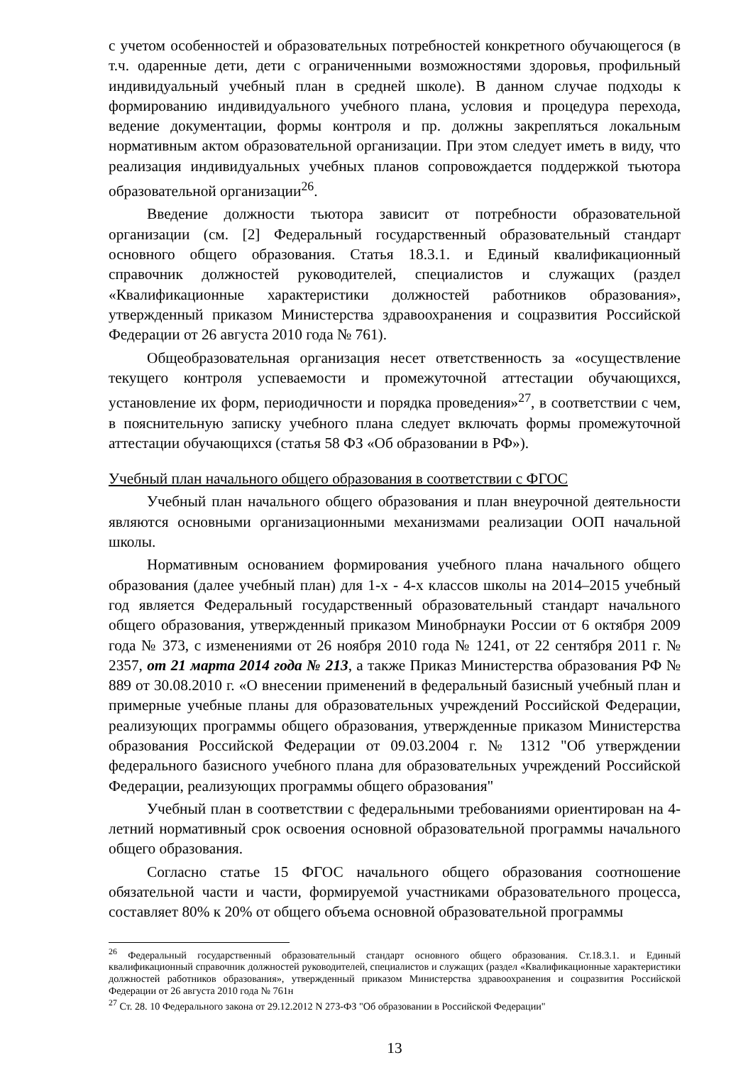с учетом особенностей и образовательных потребностей конкретного обучающегося (в т.ч. одаренные дети, дети с ограниченными возможностями здоровья, профильный индивидуальный учебный план в средней школе). В данном случае подходы к формированию индивидуального учебного плана, условия и процедура перехода, ведение документации, формы контроля и пр. должны закрепляться локальным нормативным актом образовательной организации. При этом следует иметь в виду, что реализация индивидуальных учебных планов сопровождается поддержкой тьютора образовательной организации<sup>26</sup>.
Введение должности тьютора зависит от потребности образовательной организации (см. [2] Федеральный государственный образовательный стандарт основного общего образования. Статья 18.3.1. и Единый квалификационный справочник должностей руководителей, специалистов и служащих (раздел «Квалификационные характеристики должностей работников образования», утвержденный приказом Министерства здравоохранения и соцразвития Российской Федерации от 26 августа 2010 года № 761).
Общеобразовательная организация несет ответственность за «осуществление текущего контроля успеваемости и промежуточной аттестации обучающихся, установление их форм, периодичности и порядка проведения»<sup>27</sup>, в соответствии с чем, в пояснительную записку учебного плана следует включать формы промежуточной аттестации обучающихся (статья 58 ФЗ «Об образовании в РФ»).
Учебный план начального общего образования в соответствии с ФГОС
Учебный план начального общего образования и план внеурочной деятельности являются основными организационными механизмами реализации ООП начальной школы.
Нормативным основанием формирования учебного плана начального общего образования (далее учебный план) для 1-х - 4-х классов школы на 2014–2015 учебный год является Федеральный государственный образовательный стандарт начального общего образования, утвержденный приказом Минобрнауки России от 6 октября 2009 года № 373, с изменениями от 26 ноября 2010 года № 1241, от 22 сентября 2011 г. № 2357, от 21 марта 2014 года № 213, а также Приказ Министерства образования РФ № 889 от 30.08.2010 г. «О внесении применений в федеральный базисный учебный план и примерные учебные планы для образовательных учреждений Российской Федерации, реализующих программы общего образования, утвержденные приказом Министерства образования Российской Федерации от 09.03.2004 г. № 1312 "Об утверждении федерального базисного учебного плана для образовательных учреждений Российской Федерации, реализующих программы общего образования"
Учебный план в соответствии с федеральными требованиями ориентирован на 4-летний нормативный срок освоения основной образовательной программы начального общего образования.
Согласно статье 15 ФГОС начального общего образования соотношение обязательной части и части, формируемой участниками образовательного процесса, составляет 80% к 20% от общего объема основной образовательной программы
<sup>26</sup> Федеральный государственный образовательный стандарт основного общего образования. Ст.18.3.1. и Единый квалификационный справочник должностей руководителей, специалистов и служащих (раздел «Квалификационные характеристики должностей работников образования», утвержденный приказом Министерства здравоохранения и соцразвития Российской Федерации от 26 августа 2010 года № 761н
<sup>27</sup> Ст. 28. 10 Федерального закона от 29.12.2012 N 273-ФЗ "Об образовании в Российской Федерации"
13